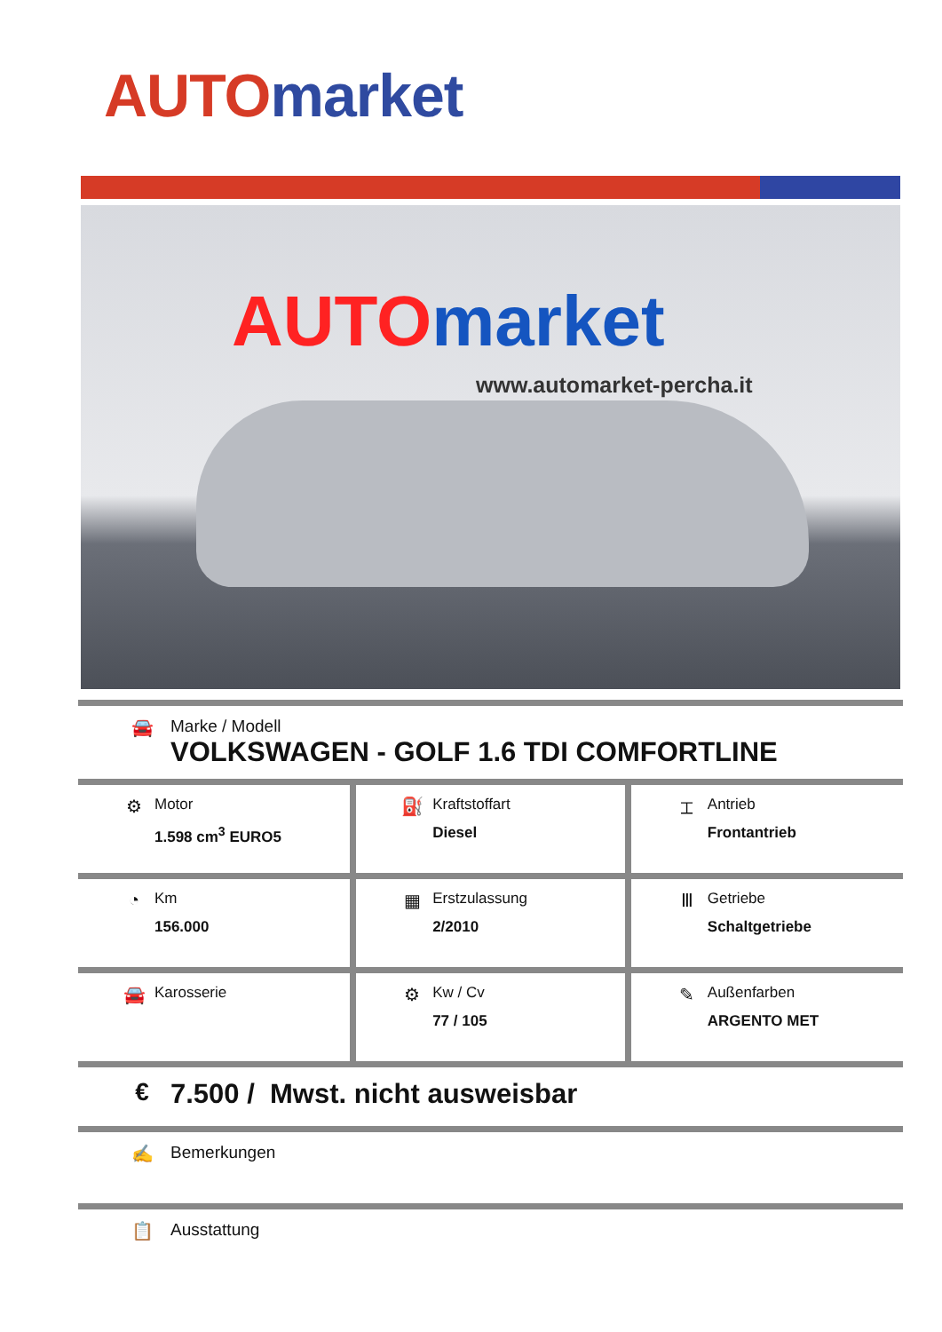AUTO market
AUTO market
www.automarket-percha.it
🚘 Marke / Modell
VOLKSWAGEN - GOLF 1.6 TDI COMFORTLINE
| ⚙ Motor 1.598 cm<sup>3</sup> EURO5 | ⛽ Kraftstoffart Diesel | ⌶ Antrieb Frontantrieb |
| ◔ Km 156.000 | ▦ Erstzulassung 2/2010 | Ⅲ Getriebe Schaltgetriebe |
| 🚘 Karosserie | ⚙ Kw / Cv 77 / 105 | ✎ Außenfarben ARGENTO MET |
€ 7.500 / Mwst. nicht ausweisbar
✍ Bemerkungen
📋 Ausstattung